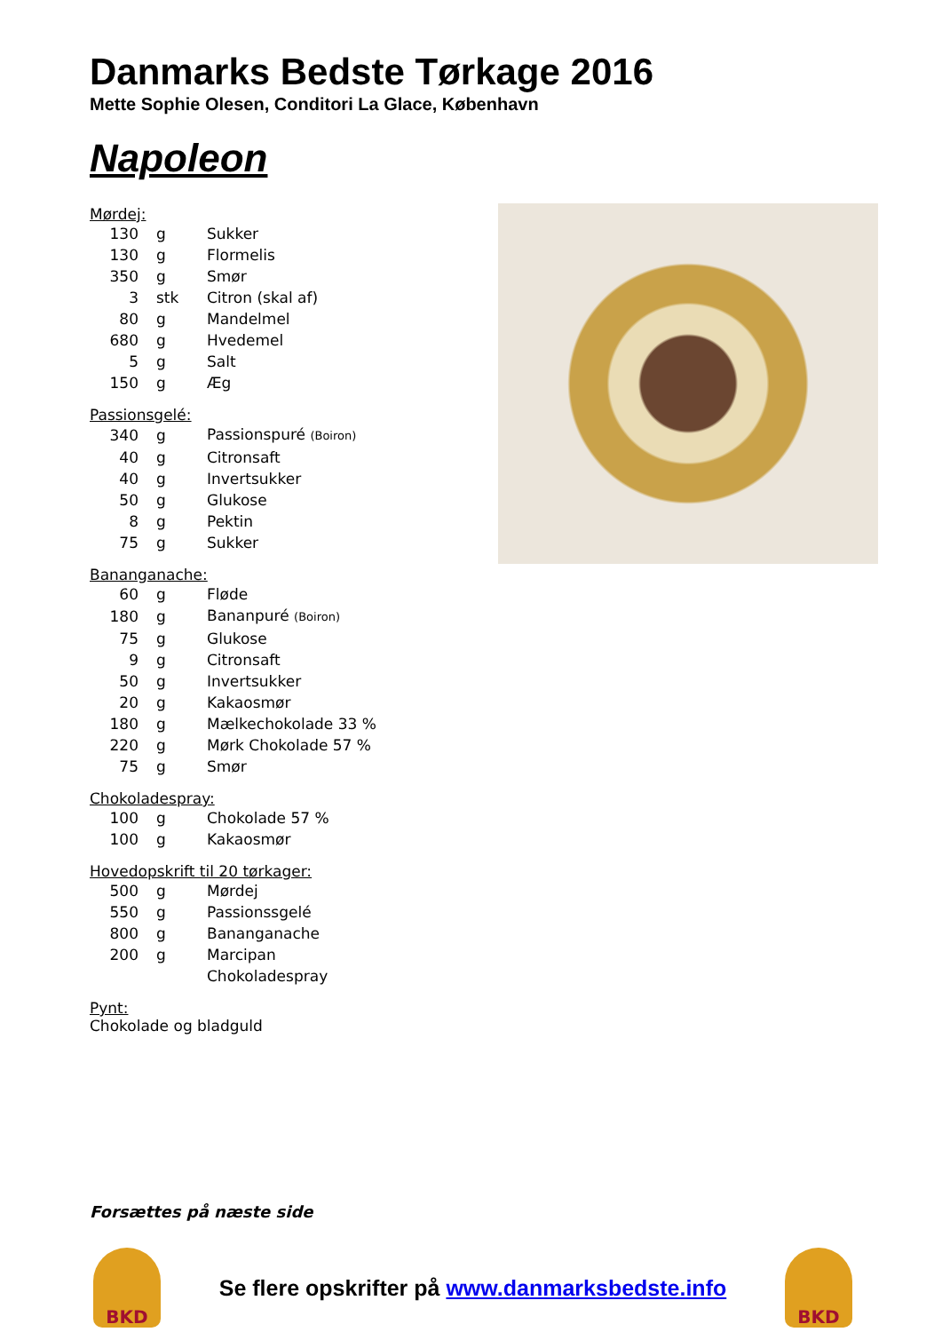Danmarks Bedste Tørkage 2016
Mette Sophie Olesen, Conditori La Glace, København
Napoleon
Mørdej:
| 130 | g | Sukker |
| 130 | g | Flormelis |
| 350 | g | Smør |
| 3 | stk | Citron (skal af) |
| 80 | g | Mandelmel |
| 680 | g | Hvedemel |
| 5 | g | Salt |
| 150 | g | Æg |
Passionsgelé:
| 340 | g | Passionspuré (Boiron) |
| 40 | g | Citronsaft |
| 40 | g | Invertsukker |
| 50 | g | Glukose |
| 8 | g | Pektin |
| 75 | g | Sukker |
Bananganache:
| 60 | g | Fløde |
| 180 | g | Bananpuré (Boiron) |
| 75 | g | Glukose |
| 9 | g | Citronsaft |
| 50 | g | Invertsukker |
| 20 | g | Kakaosmør |
| 180 | g | Mælkechokolade 33 % |
| 220 | g | Mørk Chokolade 57 % |
| 75 | g | Smør |
Chokoladespray:
| 100 | g | Chokolade 57 % |
| 100 | g | Kakaosmør |
Hovedopskrift til 20 tørkager:
| 500 | g | Mørdej |
| 550 | g | Passionssgelé |
| 800 | g | Bananganache |
| 200 | g | Marcipan |
| | | Chokoladespray |
Pynt:
Chokolade og bladguld
Forsættes på næste side
BKD
Se flere opskrifter på www.danmarksbedste.info
BKD